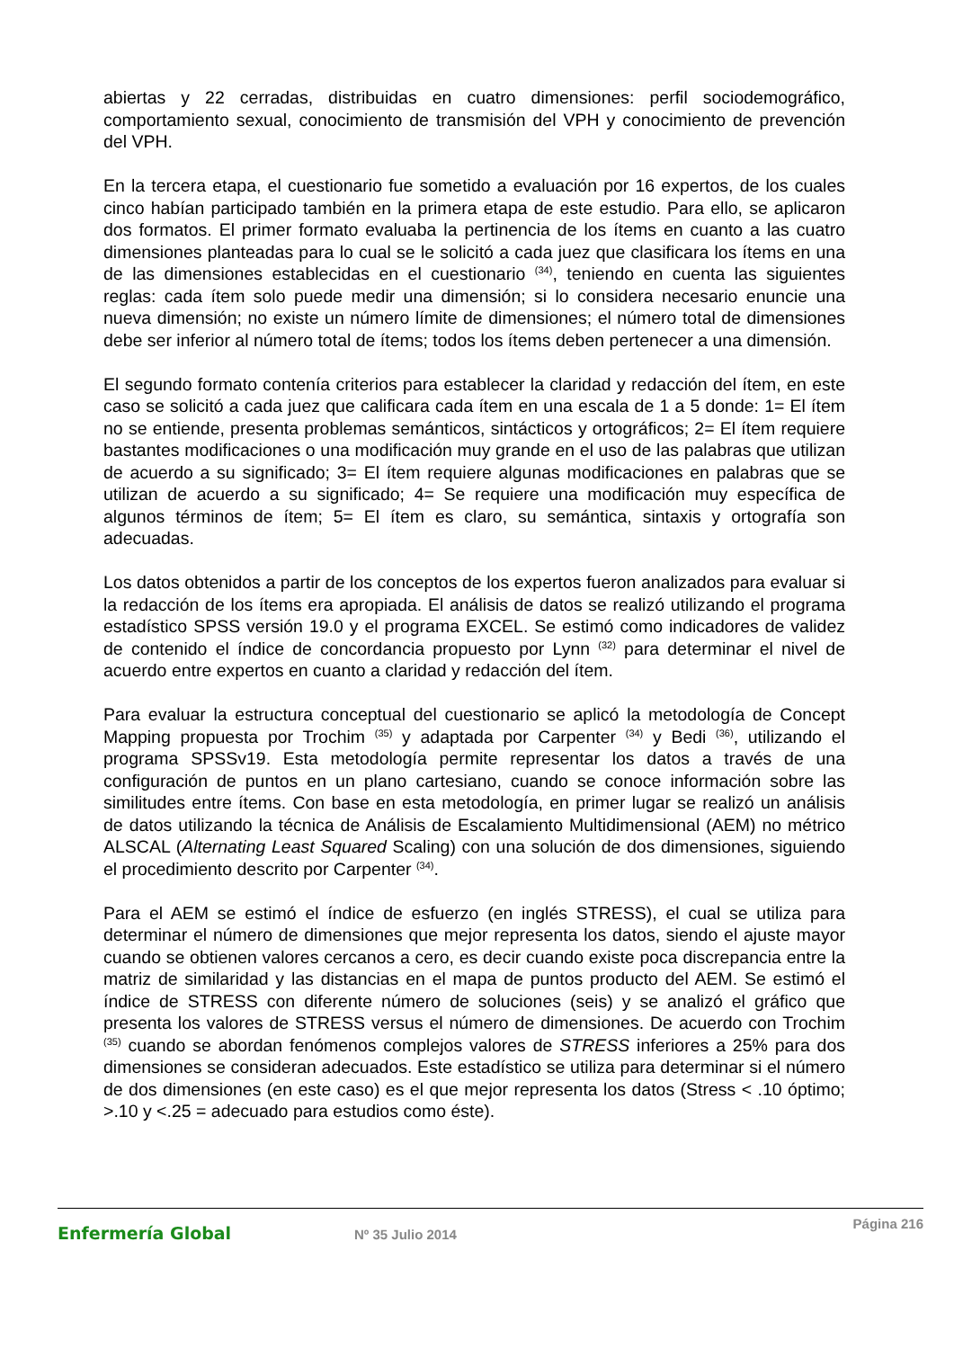abiertas y 22 cerradas, distribuidas en cuatro dimensiones: perfil sociodemográfico, comportamiento sexual, conocimiento de transmisión del VPH y conocimiento de prevención del VPH.
En la tercera etapa, el cuestionario fue sometido a evaluación por 16 expertos, de los cuales cinco habían participado también en la primera etapa de este estudio. Para ello, se aplicaron dos formatos. El primer formato evaluaba la pertinencia de los ítems en cuanto a las cuatro dimensiones planteadas para lo cual se le solicitó a cada juez que clasificara los ítems en una de las dimensiones establecidas en el cuestionario <sup>(34)</sup>, teniendo en cuenta las siguientes reglas: cada ítem solo puede medir una dimensión; si lo considera necesario enuncie una nueva dimensión; no existe un número límite de dimensiones; el número total de dimensiones debe ser inferior al número total de ítems; todos los ítems deben pertenecer a una dimensión.
El segundo formato contenía criterios para establecer la claridad y redacción del ítem, en este caso se solicitó a cada juez que calificara cada ítem en una escala de 1 a 5 donde: 1= El ítem no se entiende, presenta problemas semánticos, sintácticos y ortográficos; 2= El ítem requiere bastantes modificaciones o una modificación muy grande en el uso de las palabras que utilizan de acuerdo a su significado; 3= El ítem requiere algunas modificaciones en palabras que se utilizan de acuerdo a su significado; 4= Se requiere una modificación muy específica de algunos términos de ítem; 5= El ítem es claro, su semántica, sintaxis y ortografía son adecuadas.
Los datos obtenidos a partir de los conceptos de los expertos fueron analizados para evaluar si la redacción de los ítems era apropiada. El análisis de datos se realizó utilizando el programa estadístico SPSS versión 19.0 y el programa EXCEL. Se estimó como indicadores de validez de contenido el índice de concordancia propuesto por Lynn <sup>(32)</sup> para determinar el nivel de acuerdo entre expertos en cuanto a claridad y redacción del ítem.
Para evaluar la estructura conceptual del cuestionario se aplicó la metodología de Concept Mapping propuesta por Trochim <sup>(35)</sup> y adaptada por Carpenter <sup>(34)</sup> y Bedi <sup>(36)</sup>, utilizando el programa SPSSv19. Esta metodología permite representar los datos a través de una configuración de puntos en un plano cartesiano, cuando se conoce información sobre las similitudes entre ítems. Con base en esta metodología, en primer lugar se realizó un análisis de datos utilizando la técnica de Análisis de Escalamiento Multidimensional (AEM) no métrico ALSCAL (Alternating Least Squared Scaling) con una solución de dos dimensiones, siguiendo el procedimiento descrito por Carpenter <sup>(34)</sup>.
Para el AEM se estimó el índice de esfuerzo (en inglés STRESS), el cual se utiliza para determinar el número de dimensiones que mejor representa los datos, siendo el ajuste mayor cuando se obtienen valores cercanos a cero, es decir cuando existe poca discrepancia entre la matriz de similaridad y las distancias en el mapa de puntos producto del AEM. Se estimó el índice de STRESS con diferente número de soluciones (seis) y se analizó el gráfico que presenta los valores de STRESS versus el número de dimensiones. De acuerdo con Trochim <sup>(35)</sup> cuando se abordan fenómenos complejos valores de STRESS inferiores a 25% para dos dimensiones se consideran adecuados. Este estadístico se utiliza para determinar si el número de dos dimensiones (en este caso) es el que mejor representa los datos (Stress < .10 óptimo; >.10 y <.25 = adecuado para estudios como éste).
Enfermería Global
Nº 35 Julio 2014
Página 216